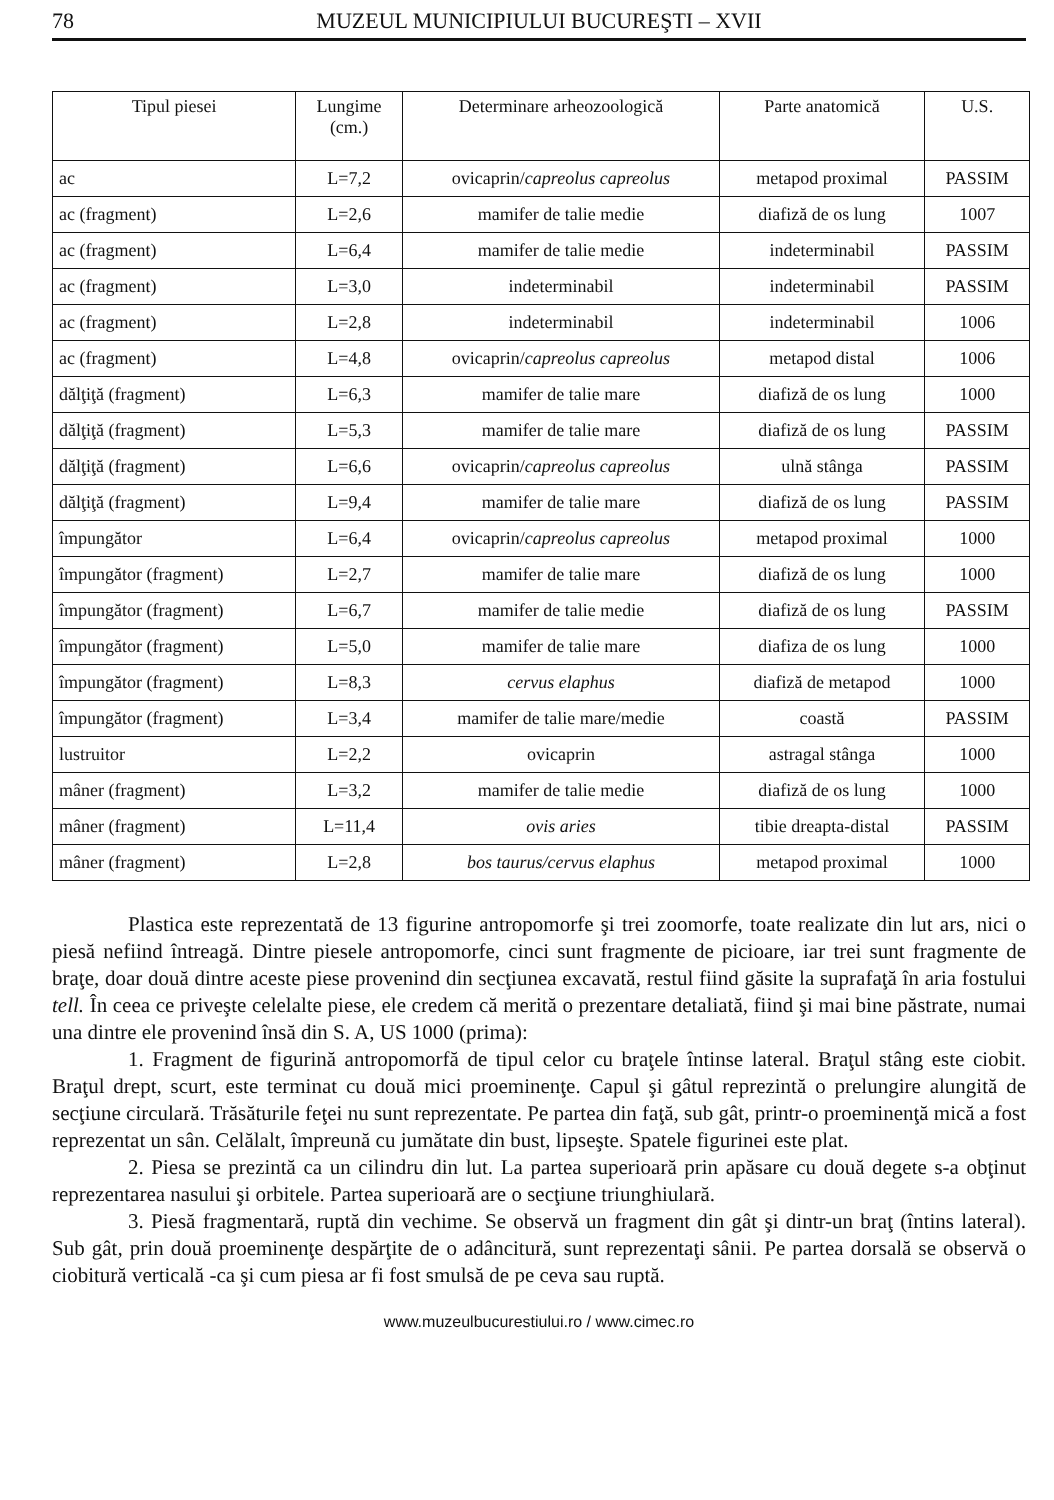78 MUZEUL MUNICIPIULUI BUCUREŞTI – XVII
| Tipul piesei | Lungime (cm.) | Determinare arheozoologică | Parte anatomică | U.S. |
| --- | --- | --- | --- | --- |
| ac | L=7,2 | ovicaprin/ capreolus capreolus | metapod proximal | PASSIM |
| ac (fragment) | L=2,6 | mamifer de talie medie | diafiză de os lung | 1007 |
| ac (fragment) | L=6,4 | mamifer de talie medie | indeterminabil | PASSIM |
| ac (fragment) | L=3,0 | indeterminabil | indeterminabil | PASSIM |
| ac (fragment) | L=2,8 | indeterminabil | indeterminabil | 1006 |
| ac (fragment) | L=4,8 | ovicaprin/ capreolus capreolus | metapod distal | 1006 |
| dălţiţă (fragment) | L=6,3 | mamifer de talie mare | diafiză de os lung | 1000 |
| dălţiţă (fragment) | L=5,3 | mamifer de talie mare | diafiză de os lung | PASSIM |
| dălţiţă (fragment) | L=6,6 | ovicaprin/ capreolus capreolus | ulnă stânga | PASSIM |
| dălţiţă (fragment) | L=9,4 | mamifer de talie mare | diafiză de os lung | PASSIM |
| împungător | L=6,4 | ovicaprin/ capreolus capreolus | metapod proximal | 1000 |
| împungător (fragment) | L=2,7 | mamifer de talie mare | diafiză de os lung | 1000 |
| împungător (fragment) | L=6,7 | mamifer de talie medie | diafiză de os lung | PASSIM |
| împungător (fragment) | L=5,0 | mamifer de talie mare | diafiza de os lung | 1000 |
| împungător (fragment) | L=8,3 | cervus elaphus | diafiză de metapod | 1000 |
| împungător (fragment) | L=3,4 | mamifer de talie mare/medie | coastă | PASSIM |
| lustruitor | L=2,2 | ovicaprin | astragal stânga | 1000 |
| mâner (fragment) | L=3,2 | mamifer de talie medie | diafiză de os lung | 1000 |
| mâner (fragment) | L=11,4 | ovis aries | tibie dreapta-distal | PASSIM |
| mâner (fragment) | L=2,8 | bos taurus/cervus elaphus | metapod proximal | 1000 |
Plastica este reprezentată de 13 figurine antropomorfe şi trei zoomorfe, toate realizate din lut ars, nici o piesă nefiind întreagă. Dintre piesele antropomorfe, cinci sunt fragmente de picioare, iar trei sunt fragmente de braţe, doar două dintre aceste piese provenind din secţiunea excavată, restul fiind găsite la suprafaţă în aria fostului tell. În ceea ce priveşte celelalte piese, ele credem că merită o prezentare detaliată, fiind şi mai bine păstrate, numai una dintre ele provenind însă din S. A, US 1000 (prima):
1. Fragment de figurină antropomorfă de tipul celor cu braţele întinse lateral. Braţul stâng este ciobit. Braţul drept, scurt, este terminat cu două mici proeminenţe. Capul şi gâtul reprezintă o prelungire alungită de secţiune circulară. Trăsăturile feţei nu sunt reprezentate. Pe partea din faţă, sub gât, printr-o proeminenţă mică a fost reprezentat un sân. Celălalt, împreună cu jumătate din bust, lipseşte. Spatele figurinei este plat.
2. Piesa se prezintă ca un cilindru din lut. La partea superioară prin apăsare cu două degete s-a obţinut reprezentarea nasului şi orbitele. Partea superioară are o secţiune triunghiulară.
3. Piesă fragmentară, ruptă din vechime. Se observă un fragment din gât şi dintr-un braţ (întins lateral). Sub gât, prin două proeminenţe despărţite de o adâncitură, sunt reprezentaţi sânii. Pe partea dorsală se observă o ciobitură verticală -ca şi cum piesa ar fi fost smulsă de pe ceva sau ruptă.
www.muzeulbucurestiului.ro / www.cimec.ro